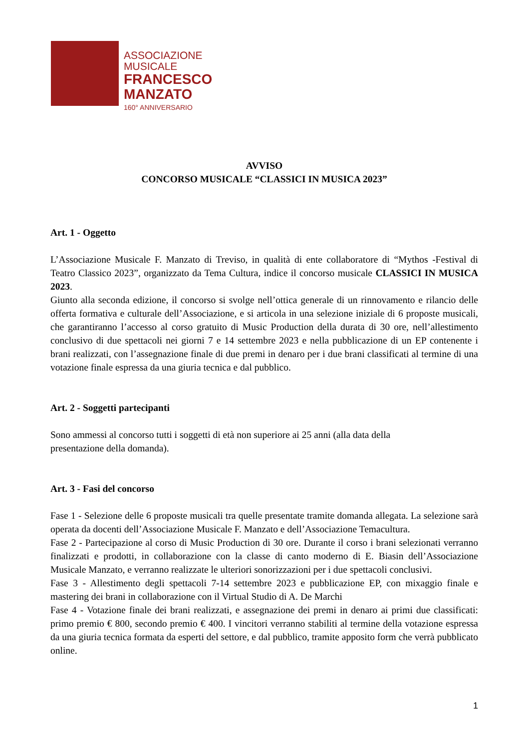ASSOCIAZIONE
MUSICALE
FRANCESCO
MANZATO
160° ANNIVERSARIO
AVVISO
CONCORSO MUSICALE “CLASSICI IN MUSICA 2023”
Art. 1 - Oggetto
L’Associazione Musicale F. Manzato di Treviso, in qualità di ente collaboratore di “Mythos -Festival di Teatro Classico 2023”, organizzato da Tema Cultura, indice il concorso musicale CLASSICI IN MUSICA 2023.
Giunto alla seconda edizione, il concorso si svolge nell’ottica generale di un rinnovamento e rilancio delle offerta formativa e culturale dell’Associazione, e si articola in una selezione iniziale di 6 proposte musicali, che garantiranno l’accesso al corso gratuito di Music Production della durata di 30 ore, nell’allestimento conclusivo di due spettacoli nei giorni 7 e 14 settembre 2023 e nella pubblicazione di un EP contenente i brani realizzati, con l’assegnazione finale di due premi in denaro per i due brani classificati al termine di una votazione finale espressa da una giuria tecnica e dal pubblico.
Art. 2 - Soggetti partecipanti
Sono ammessi al concorso tutti i soggetti di età non superiore ai 25 anni (alla data della
presentazione della domanda).
Art. 3 - Fasi del concorso
Fase 1 - Selezione delle 6 proposte musicali tra quelle presentate tramite domanda allegata. La selezione sarà operata da docenti dell’Associazione Musicale F. Manzato e dell’Associazione Temacultura.
Fase 2 - Partecipazione al corso di Music Production di 30 ore. Durante il corso i brani selezionati verranno finalizzati e prodotti, in collaborazione con la classe di canto moderno di E. Biasin dell’Associazione Musicale Manzato, e verranno realizzate le ulteriori sonorizzazioni per i due spettacoli conclusivi.
Fase 3 - Allestimento degli spettacoli 7-14 settembre 2023 e pubblicazione EP, con mixaggio finale e mastering dei brani in collaborazione con il Virtual Studio di A. De Marchi
Fase 4 - Votazione finale dei brani realizzati, e assegnazione dei premi in denaro ai primi due classificati: primo premio € 800, secondo premio € 400. I vincitori verranno stabiliti al termine della votazione espressa da una giuria tecnica formata da esperti del settore, e dal pubblico, tramite apposito form che verrà pubblicato online.
1